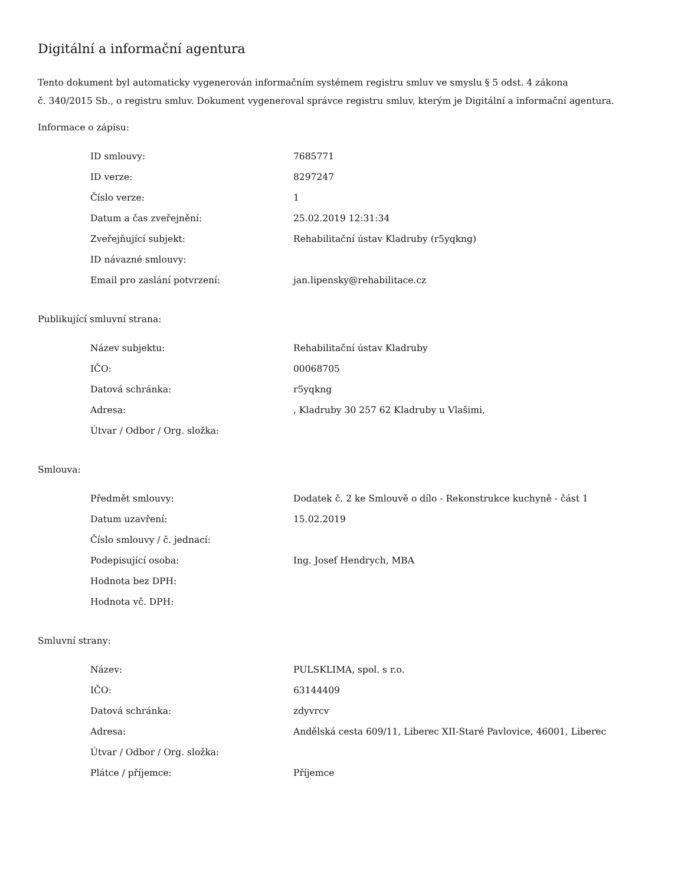Digitální a informační agentura
Tento dokument byl automaticky vygenerován informačním systémem registru smluv ve smyslu § 5 odst. 4 zákona
č. 340/2015 Sb., o registru smluv. Dokument vygeneroval správce registru smluv, kterým je Digitální a informační agentura.
Informace o zápisu:
| ID smlouvy: | 7685771 |
| ID verze: | 8297247 |
| Číslo verze: | 1 |
| Datum a čas zveřejnění: | 25.02.2019 12:31:34 |
| Zveřejňující subjekt: | Rehabilitační ústav Kladruby (r5yqkng) |
| ID návazné smlouvy: | |
| Email pro zaslání potvrzení: | jan.lipensky@rehabilitace.cz |
Publikující smluvní strana:
| Název subjektu: | Rehabilitační ústav Kladruby |
| IČO: | 00068705 |
| Datová schránka: | r5yqkng |
| Adresa: | , Kladruby 30 257 62 Kladruby u Vlašimi, |
| Útvar / Odbor / Org. složka: | |
Smlouva:
| Předmět smlouvy: | Dodatek č. 2 ke Smlouvě o dílo - Rekonstrukce kuchyně - část 1 |
| Datum uzavření: | 15.02.2019 |
| Číslo smlouvy / č. jednací: | |
| Podepisující osoba: | Ing. Josef Hendrych, MBA |
| Hodnota bez DPH: | |
| Hodnota vč. DPH: | |
Smluvní strany:
| Název: | PULSKLIMA, spol. s r.o. |
| IČO: | 63144409 |
| Datová schránka: | zdyvrcv |
| Adresa: | Andělská cesta 609/11, Liberec XII-Staré Pavlovice, 46001, Liberec |
| Útvar / Odbor / Org. složka: | |
| Plátce / příjemce: | Příjemce |